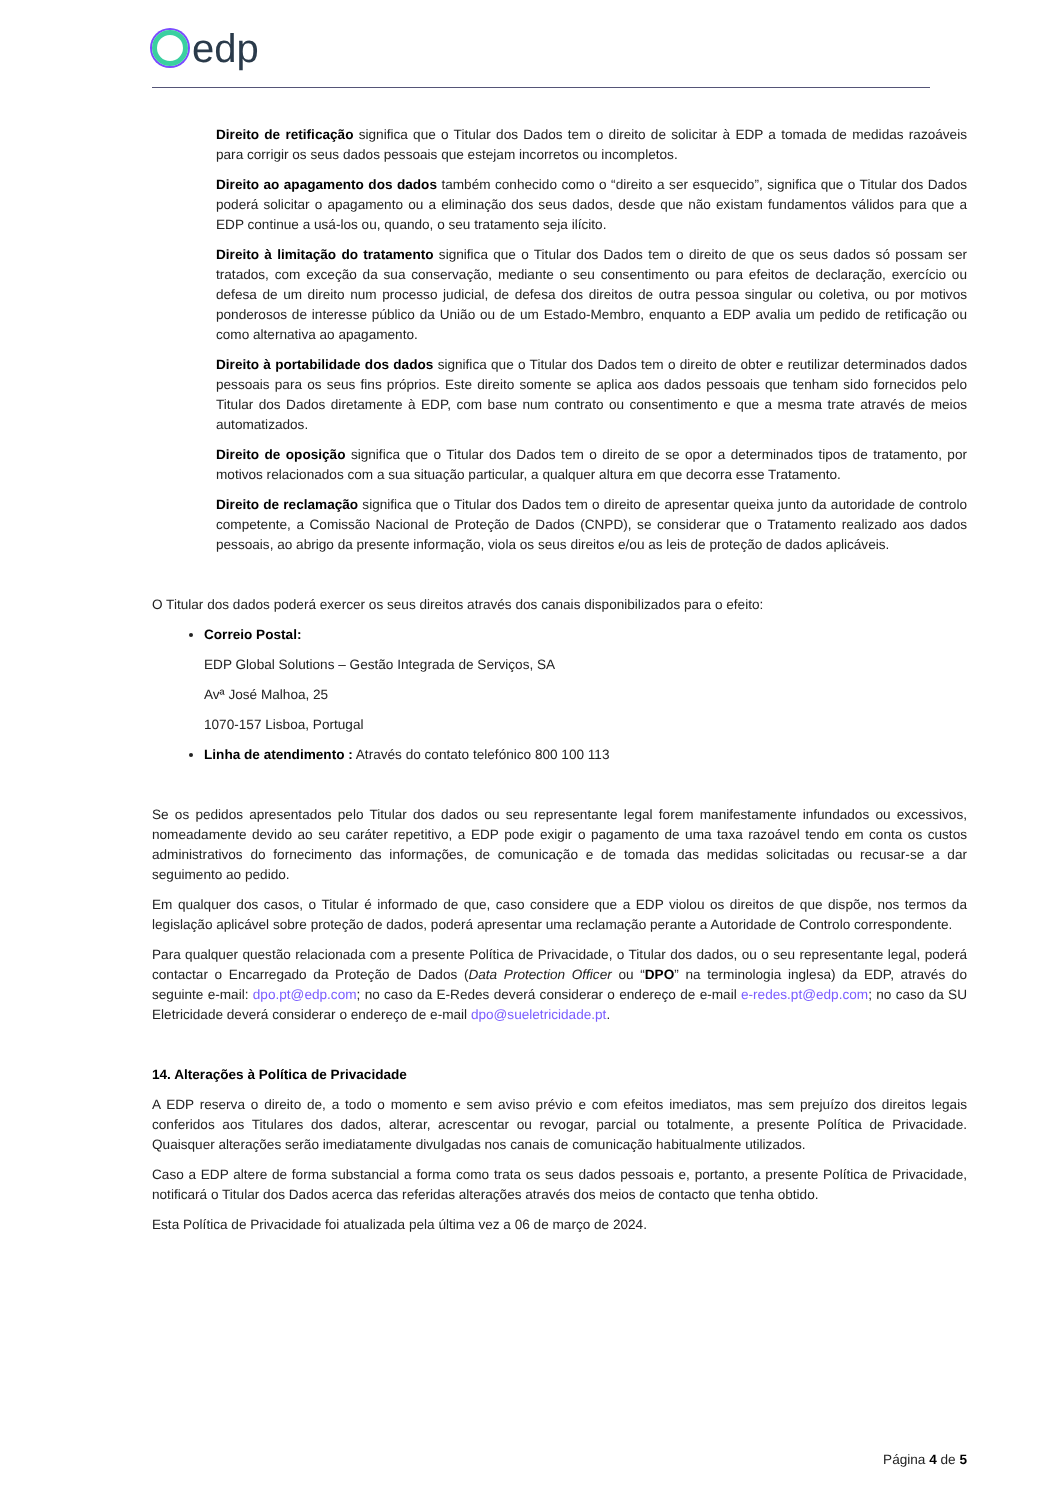edp
Direito de retificação significa que o Titular dos Dados tem o direito de solicitar à EDP a tomada de medidas razoáveis para corrigir os seus dados pessoais que estejam incorretos ou incompletos.
Direito ao apagamento dos dados também conhecido como o “direito a ser esquecido”, significa que o Titular dos Dados poderá solicitar o apagamento ou a eliminação dos seus dados, desde que não existam fundamentos válidos para que a EDP continue a usá-los ou, quando, o seu tratamento seja ilícito.
Direito à limitação do tratamento significa que o Titular dos Dados tem o direito de que os seus dados só possam ser tratados, com exceção da sua conservação, mediante o seu consentimento ou para efeitos de declaração, exercício ou defesa de um direito num processo judicial, de defesa dos direitos de outra pessoa singular ou coletiva, ou por motivos ponderosos de interesse público da União ou de um Estado-Membro, enquanto a EDP avalia um pedido de retificação ou como alternativa ao apagamento.
Direito à portabilidade dos dados significa que o Titular dos Dados tem o direito de obter e reutilizar determinados dados pessoais para os seus fins próprios. Este direito somente se aplica aos dados pessoais que tenham sido fornecidos pelo Titular dos Dados diretamente à EDP, com base num contrato ou consentimento e que a mesma trate através de meios automatizados.
Direito de oposição significa que o Titular dos Dados tem o direito de se opor a determinados tipos de tratamento, por motivos relacionados com a sua situação particular, a qualquer altura em que decorra esse Tratamento.
Direito de reclamação significa que o Titular dos Dados tem o direito de apresentar queixa junto da autoridade de controlo competente, a Comissão Nacional de Proteção de Dados (CNPD), se considerar que o Tratamento realizado aos dados pessoais, ao abrigo da presente informação, viola os seus direitos e/ou as leis de proteção de dados aplicáveis.
O Titular dos dados poderá exercer os seus direitos através dos canais disponibilizados para o efeito:
Correio Postal:
EDP Global Solutions – Gestão Integrada de Serviços, SA
Avª José Malhoa, 25
1070-157 Lisboa, Portugal
Linha de atendimento : Através do contato telefónico 800 100 113
Se os pedidos apresentados pelo Titular dos dados ou seu representante legal forem manifestamente infundados ou excessivos, nomeadamente devido ao seu caráter repetitivo, a EDP pode exigir o pagamento de uma taxa razoável tendo em conta os custos administrativos do fornecimento das informações, de comunicação e de tomada das medidas solicitadas ou recusar-se a dar seguimento ao pedido.
Em qualquer dos casos, o Titular é informado de que, caso considere que a EDP violou os direitos de que dispõe, nos termos da legislação aplicável sobre proteção de dados, poderá apresentar uma reclamação perante a Autoridade de Controlo correspondente.
Para qualquer questão relacionada com a presente Política de Privacidade, o Titular dos dados, ou o seu representante legal, poderá contactar o Encarregado da Proteção de Dados (Data Protection Officer ou “DPO” na terminologia inglesa) da EDP, através do seguinte e-mail: dpo.pt@edp.com; no caso da E-Redes deverá considerar o endereço de e-mail e-redes.pt@edp.com; no caso da SU Eletricidade deverá considerar o endereço de e-mail dpo@sueletricidade.pt.
14. Alterações à Política de Privacidade
A EDP reserva o direito de, a todo o momento e sem aviso prévio e com efeitos imediatos, mas sem prejuízo dos direitos legais conferidos aos Titulares dos dados, alterar, acrescentar ou revogar, parcial ou totalmente, a presente Política de Privacidade. Quaisquer alterações serão imediatamente divulgadas nos canais de comunicação habitualmente utilizados.
Caso a EDP altere de forma substancial a forma como trata os seus dados pessoais e, portanto, a presente Política de Privacidade, notificará o Titular dos Dados acerca das referidas alterações através dos meios de contacto que tenha obtido.
Esta Política de Privacidade foi atualizada pela última vez a 06 de março de 2024.
Página 4 de 5